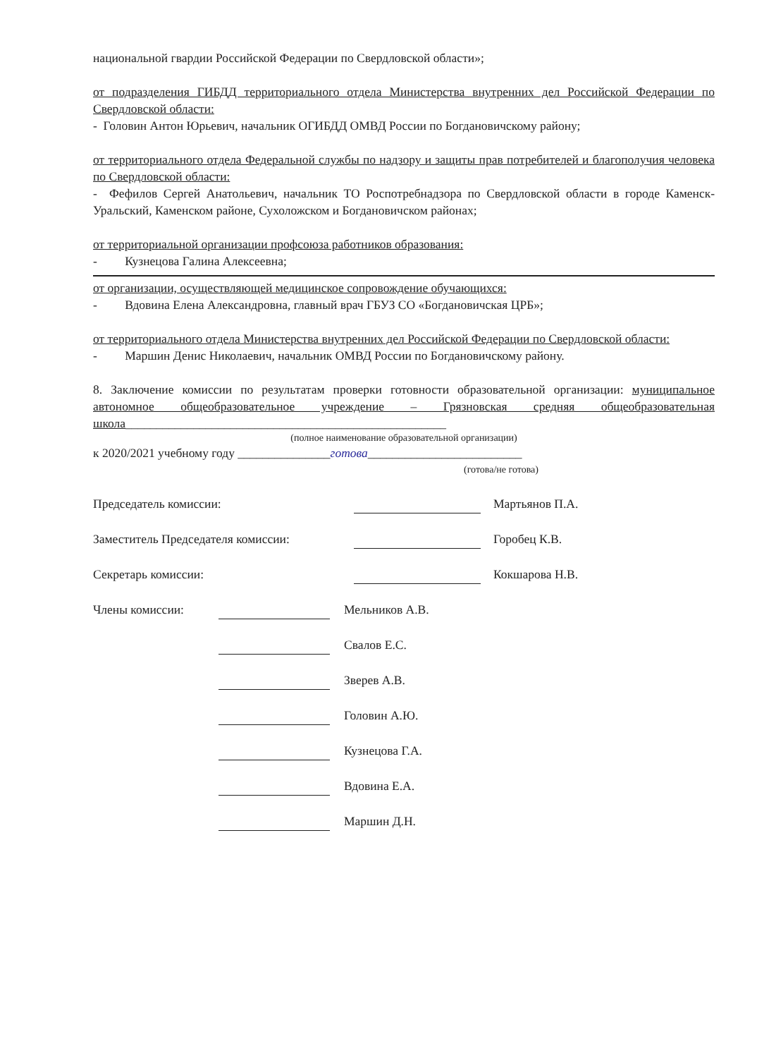национальной гвардии Российской Федерации по Свердловской области»;
от подразделения ГИБДД территориального отдела Министерства внутренних дел Российской Федерации по Свердловской области:
- Головин Антон Юрьевич, начальник ОГИБДД ОМВД России по Богдановичскому району;
от территориального отдела Федеральной службы по надзору и защиты прав потребителей и благополучия человека по Свердловской области:
- Фефилов Сергей Анатольевич, начальник ТО Роспотребнадзора по Свердловской области в городе Каменск-Уральский, Каменском районе, Сухоложском и Богдановичском районах;
от территориальной организации профсоюза работников образования:
- Кузнецова Галина Алексеевна;
от организации, осуществляющей медицинское сопровождение обучающихся:
- Вдовина Елена Александровна, главный врач ГБУЗ СО «Богдановичская ЦРБ»;
от территориального отдела Министерства внутренних дел Российской Федерации по Свердловской области:
- Маршин Денис Николаевич, начальник ОМВД России по Богдановичскому району.
8. Заключение комиссии по результатам проверки готовности образовательной организации: муниципальное автономное общеобразовательное учреждение – Грязновская средняя общеобразовательная школа____________________________________________________
(полное наименование образовательной организации)
к 2020/2021 учебному году _______________готова_________________________
(готова/не готова)
Председатель комиссии: Мартьянов П.А.
Заместитель Председателя комиссии: Горобец К.В.
Секретарь комиссии: Кокшарова Н.В.
Члены комиссии: Мельников А.В.
Свалов Е.С.
Зверев А.В.
Головин А.Ю.
Кузнецова Г.А.
Вдовина Е.А.
Маршин Д.Н.